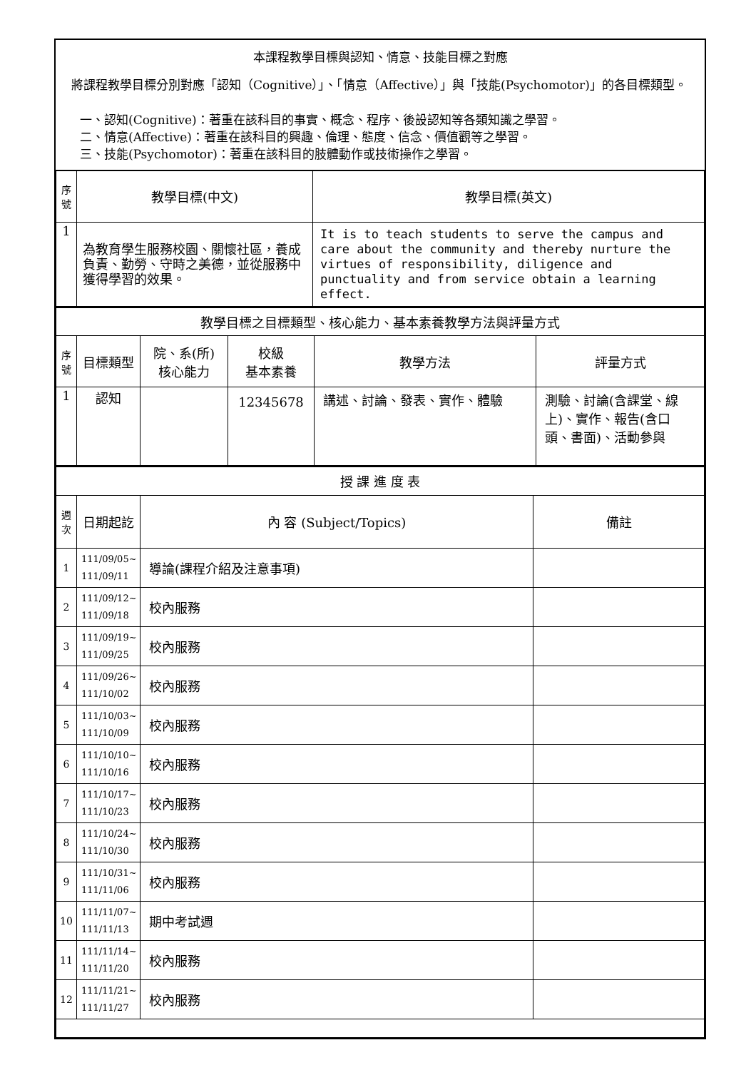本課程教學目標與認知、情意、技能目標之對應
將課程教學目標分別對應「認知（Cognitive）」、「情意（Affective）」與「技能(Psychomotor)」的各目標類型。
一、認知(Cognitive)：著重在該科目的事實、概念、程序、後設認知等各類知識之學習。
二、情意(Affective)：著重在該科目的興趣、倫理、態度、信念、價值觀等之學習。
三、技能(Psychomotor)：著重在該科目的肢體動作或技術操作之學習。
| 序號 | 教學目標(中文) | 教學目標(英文) |
| --- | --- | --- |
| 1 | 為教育學生服務校園、關懷社區，養成負責、勤勞、守時之美德，並從服務中獲得學習的效果。 | It is to teach students to serve the campus and care about the community and thereby nurture the virtues of responsibility, diligence and punctuality and from service obtain a learning effect. |
| 教學目標之目標類型、核心能力、基本素養教學方法與評量方式 | | | | | |
| 序號 | 目標類型 | 院、系(所) 核心能力 | 校級 基本素養 | 教學方法 | 評量方式 |
| 1 | 認知 | | 12345678 | 講述、討論、發表、實作、體驗 | 測驗、討論(含課堂、線上)、實作、報告(含口頭、書面)、活動參與 |
| 授 課 進 度 表 | | | |
| 週次 | 日期起訖 | 內 容 (Subject/Topics) | 備註 |
| 1 | 111/09/05~ 111/09/11 | 導論(課程介紹及注意事項) | |
| 2 | 111/09/12~ 111/09/18 | 校內服務 | |
| 3 | 111/09/19~ 111/09/25 | 校內服務 | |
| 4 | 111/09/26~ 111/10/02 | 校內服務 | |
| 5 | 111/10/03~ 111/10/09 | 校內服務 | |
| 6 | 111/10/10~ 111/10/16 | 校內服務 | |
| 7 | 111/10/17~ 111/10/23 | 校內服務 | |
| 8 | 111/10/24~ 111/10/30 | 校內服務 | |
| 9 | 111/10/31~ 111/11/06 | 校內服務 | |
| 10 | 111/11/07~ 111/11/13 | 期中考試週 | |
| 11 | 111/11/14~ 111/11/20 | 校內服務 | |
| 12 | 111/11/21~ 111/11/27 | 校內服務 | |